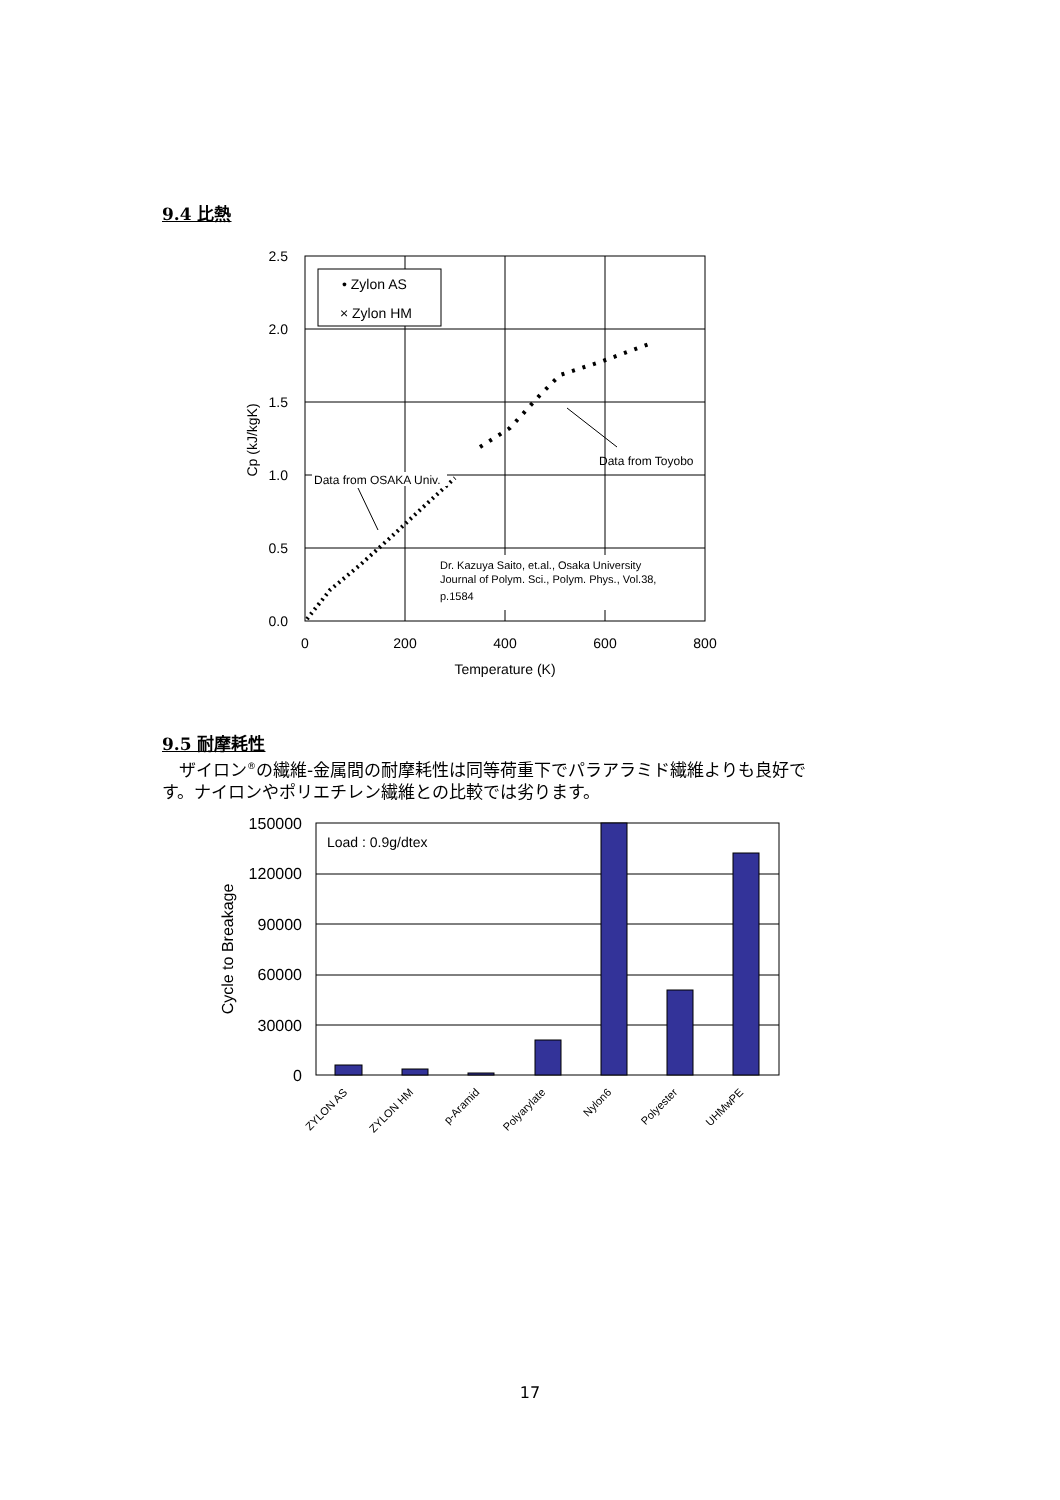9.4 比熱
• Zylon AS
× Zylon HM
Data from OSAKA Univ.
Data from Toyobo
Dr. Kazuya Saito, et.al., Osaka University
Journal of Polym. Sci., Polym. Phys., Vol.38,
p.1584
2.5
2.0
1.5
1.0
0.5
0.0
0
200
400
600
800
Temperature (K)
Cp (kJ/kgK)
9.5 耐摩耗性
　ザイロン<sup>®</sup>の繊維-金属間の耐摩耗性は同等荷重下でパラアラミド繊維よりも良好で
す。ナイロンやポリエチレン繊維との比較では劣ります。
Load : 0.9g/dtex
150000
120000
90000
60000
30000
0
Cycle to Breakage
ZYLON AS
ZYLON HM
p-Aramid
Polyarylate
Nylon6
Polyester
UHMwPE
17